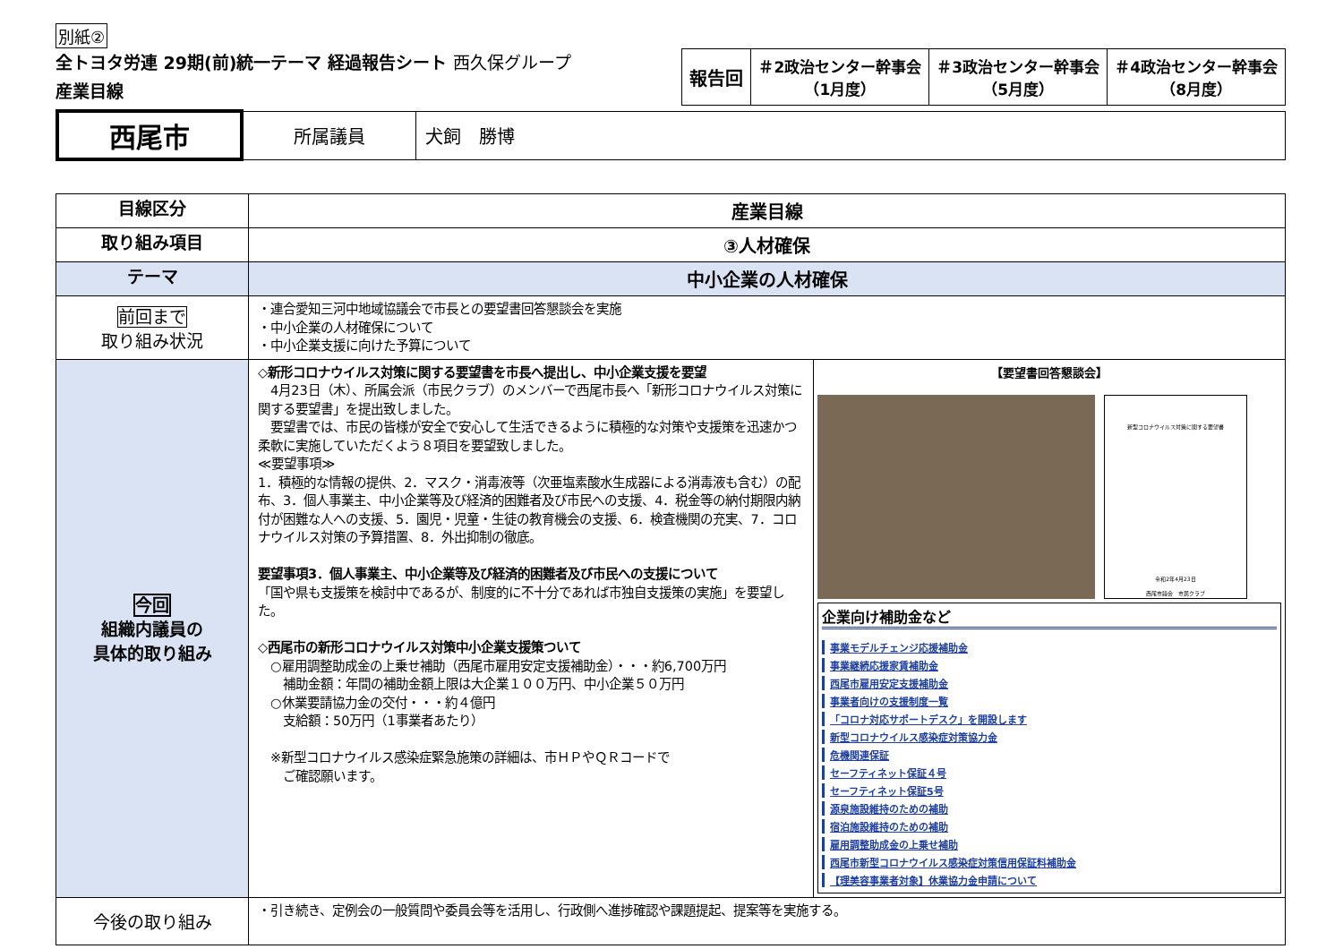別紙②
全トヨタ労連 29期(前)統一テーマ 経過報告シート 西久保グループ
産業目線
| 報告回 | ＃2政治センター幹事会 （1月度） | ＃3政治センター幹事会 （5月度） | ＃4政治センター幹事会 （8月度） |
| 西尾市 | 所属議員 | 犬飼 勝博 |
| 目線区分 | 産業目線 | |
| 取り組み項目 | ③人材確保 | |
| テーマ | 中小企業の人材確保 | |
| 前回まで 取り組み状況 | ・連合愛知三河中地域協議会で市長との要望書回答懇談会を実施 ・中小企業の人材確保について ・中小企業支援に向けた予算について | |
| 今回 組織内議員の 具体的取り組み | ◇新形コロナウイルス対策に関する要望書を市長へ提出し、中小企業支援を要望 4月23日（木）、所属会派（市民クラブ）のメンバーで西尾市長へ「新形コロナウイルス対策に関する要望書」を提出致しました。 要望書では、市民の皆様が安全で安心して生活できるように積極的な対策や支援策を迅速かつ柔軟に実施していただくよう８項目を要望致しました。 ≪要望事項≫ 1．積極的な情報の提供、2．マスク・消毒液等（次亜塩素酸水生成器による消毒液も含む）の配布、3．個人事業主、中小企業等及び経済的困難者及び市民への支援、4．税金等の納付期限内納付が困難な人への支援、5．園児・児童・生徒の教育機会の支援、6．検査機関の充実、7．コロナウイルス対策の予算措置、8．外出抑制の徹底。 要望事項3．個人事業主、中小企業等及び経済的困難者及び市民への支援について 「国や県も支援策を検討中であるが、制度的に不十分であれば市独自支援策の実施」を要望した。 ◇西尾市の新形コロナウイルス対策中小企業支援策ついて ○雇用調整助成金の上乗せ補助（西尾市雇用安定支援補助金）・・・約6,700万円 補助金額：年間の補助金額上限は大企業１００万円、中小企業５０万円 ○休業要請協力金の交付・・・約４億円 支給額：50万円（1事業者あたり） ※新型コロナウイルス感染症緊急施策の詳細は、市ＨＰやＱＲコードで ご確認願います。 | 【要望書回答懇談会】 新型コロナウイルス対策に関する要望書 令和2年4月23日 西尾市議会 市民クラブ 企業向け補助金など 事業モデルチェンジ応援補助金 事業継続応援家賃補助金 西尾市雇用安定支援補助金 事業者向けの支援制度一覧 「コロナ対応サポートデスク」を開設します 新型コロナウイルス感染症対策協力金 危機関連保証 セーフティネット保証４号 セーフティネット保証5号 源泉施設維持のための補助 宿泊施設維持のための補助 雇用調整助成金の上乗せ補助 西尾市新型コロナウイルス感染症対策信用保証料補助金 【理美容事業者対象】休業協力金申請について |
| 今後の取り組み | ・引き続き、定例会の一般質問や委員会等を活用し、行政側へ進捗確認や課題提起、提案等を実施する。 | |